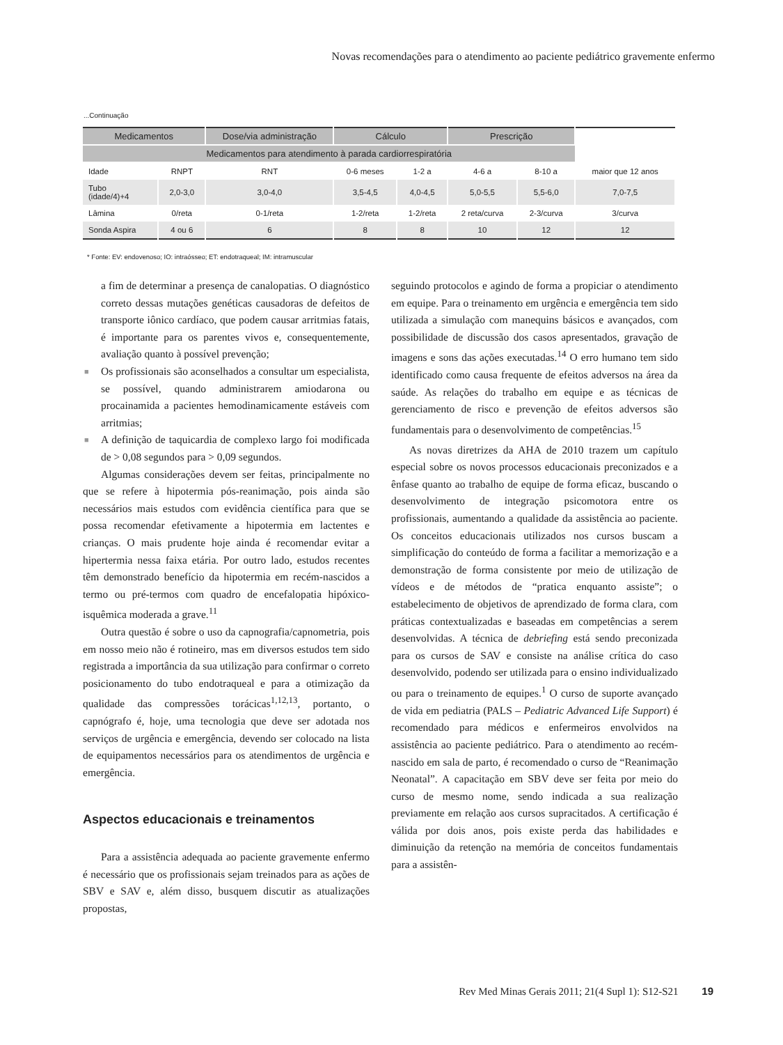Novas recomendações para o atendimento ao paciente pediátrico gravemente enfermo
...Continuação
| Medicamentos | | Dose/via administração | Cálculo | | Prescrição | | |
| --- | --- | --- | --- | --- | --- | --- | --- |
| Medicamentos para atendimento à parada cardiorrespiratória | | | | | | | |
| Idade | RNPT | RNT | 0-6 meses | 1-2 a | 4-6 a | 8-10 a | maior que 12 anos |
| Tubo (idade/4)+4 | 2,0-3,0 | 3,0-4,0 | 3,5-4,5 | 4,0-4,5 | 5,0-5,5 | 5,5-6,0 | 7,0-7,5 |
| Lâmina | 0/reta | 0-1/reta | 1-2/reta | 1-2/reta | 2 reta/curva | 2-3/curva | 3/curva |
| Sonda Aspira | 4 ou 6 | 6 | 8 | 8 | 10 | 12 | 12 |
* Fonte: EV: endovenoso; IO: intraósseo; ET: endotraqueal; IM: intramuscular
a fim de determinar a presença de canalopatias. O diagnóstico correto dessas mutações genéticas causadoras de defeitos de transporte iônico cardíaco, que podem causar arritmias fatais, é importante para os parentes vivos e, consequentemente, avaliação quanto à possível prevenção;
■ Os profissionais são aconselhados a consultar um especialista, se possível, quando administrarem amiodarona ou procainamida a pacientes hemodinamicamente estáveis com arritmias;
■ A definição de taquicardia de complexo largo foi modificada de > 0,08 segundos para > 0,09 segundos.
Algumas considerações devem ser feitas, principalmente no que se refere à hipotermia pós-reanimação, pois ainda são necessários mais estudos com evidência científica para que se possa recomendar efetivamente a hipotermia em lactentes e crianças. O mais prudente hoje ainda é recomendar evitar a hipertermia nessa faixa etária. Por outro lado, estudos recentes têm demonstrado benefício da hipotermia em recém-nascidos a termo ou pré-termos com quadro de encefalopatia hipóxico-isquêmica moderada a grave.<sup>11</sup>
Outra questão é sobre o uso da capnografia/capnometria, pois em nosso meio não é rotineiro, mas em diversos estudos tem sido registrada a importância da sua utilização para confirmar o correto posicionamento do tubo endotraqueal e para a otimização da qualidade das compressões torácicas<sup>1,12,13</sup>, portanto, o capnógrafo é, hoje, uma tecnologia que deve ser adotada nos serviços de urgência e emergência, devendo ser colocado na lista de equipamentos necessários para os atendimentos de urgência e emergência.
Aspectos educacionais e treinamentos
Para a assistência adequada ao paciente gravemente enfermo é necessário que os profissionais sejam treinados para as ações de SBV e SAV e, além disso, busquem discutir as atualizações propostas,
seguindo protocolos e agindo de forma a propiciar o atendimento em equipe. Para o treinamento em urgência e emergência tem sido utilizada a simulação com manequins básicos e avançados, com possibilidade de discussão dos casos apresentados, gravação de imagens e sons das ações executadas.<sup>14</sup> O erro humano tem sido identificado como causa frequente de efeitos adversos na área da saúde. As relações do trabalho em equipe e as técnicas de gerenciamento de risco e prevenção de efeitos adversos são fundamentais para o desenvolvimento de competências.<sup>15</sup>
As novas diretrizes da AHA de 2010 trazem um capítulo especial sobre os novos processos educacionais preconizados e a ênfase quanto ao trabalho de equipe de forma eficaz, buscando o desenvolvimento de integração psicomotora entre os profissionais, aumentando a qualidade da assistência ao paciente. Os conceitos educacionais utilizados nos cursos buscam a simplificação do conteúdo de forma a facilitar a memorização e a demonstração de forma consistente por meio de utilização de vídeos e de métodos de “pratica enquanto assiste”; o estabelecimento de objetivos de aprendizado de forma clara, com práticas contextualizadas e baseadas em competências a serem desenvolvidas. A técnica de debriefing está sendo preconizada para os cursos de SAV e consiste na análise crítica do caso desenvolvido, podendo ser utilizada para o ensino individualizado ou para o treinamento de equipes.<sup>1</sup> O curso de suporte avançado de vida em pediatria (PALS – Pediatric Advanced Life Support) é recomendado para médicos e enfermeiros envolvidos na assistência ao paciente pediátrico. Para o atendimento ao recém-nascido em sala de parto, é recomendado o curso de “Reanimação Neonatal”. A capacitação em SBV deve ser feita por meio do curso de mesmo nome, sendo indicada a sua realização previamente em relação aos cursos supracitados. A certificação é válida por dois anos, pois existe perda das habilidades e diminuição da retenção na memória de conceitos fundamentais para a assistên-
Rev Med Minas Gerais 2011; 21(4 Supl 1): S12-S21 19